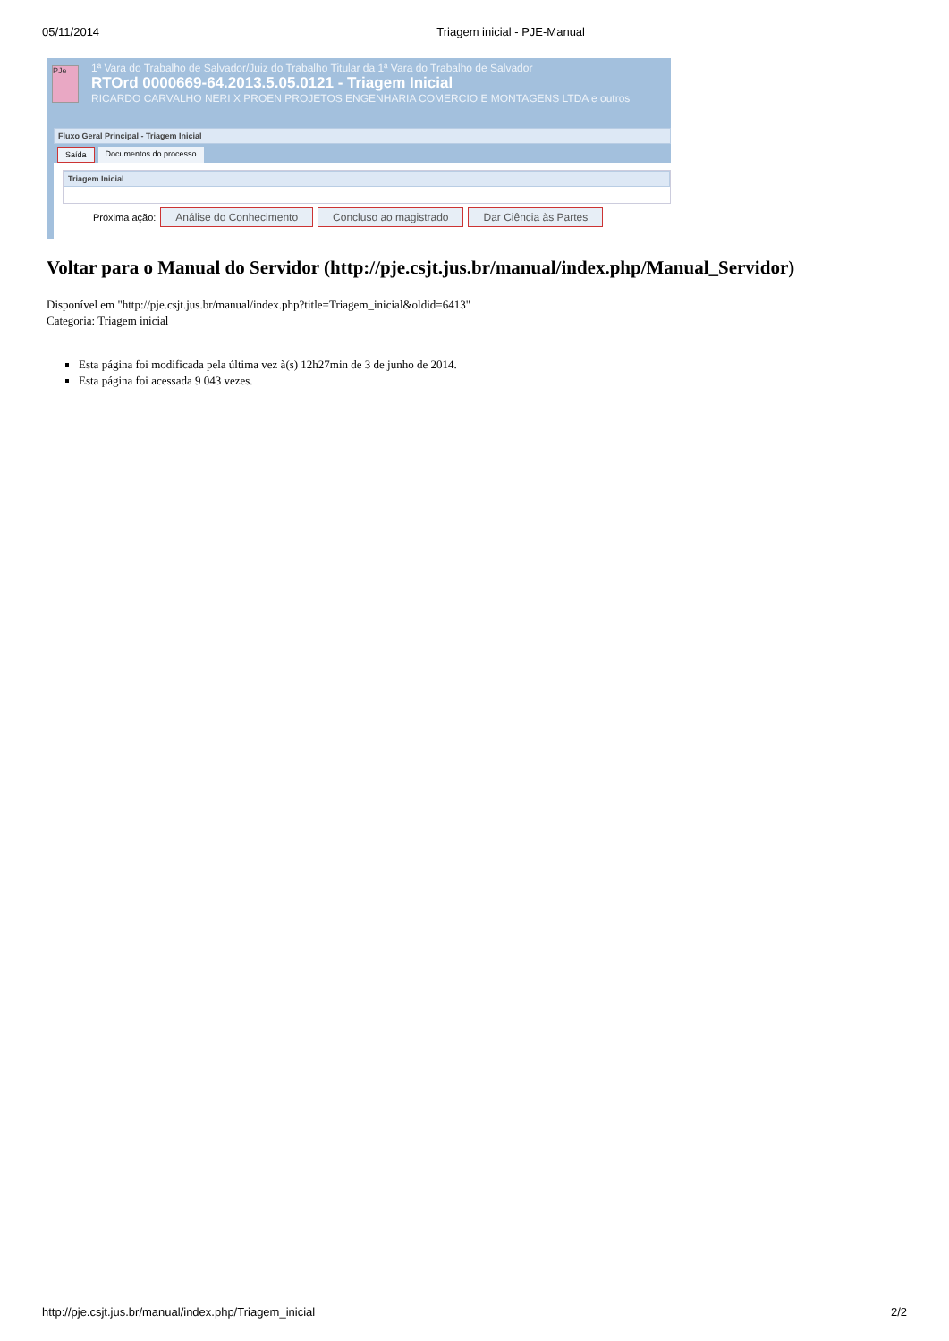05/11/2014 Triagem inicial - PJE-Manual
PJe
1ª Vara do Trabalho de Salvador/Juiz do Trabalho Titular da 1ª Vara do Trabalho de Salvador
RTOrd 0000669-64.2013.5.05.0121 - Triagem Inicial
RICARDO CARVALHO NERI X PROEN PROJETOS ENGENHARIA COMERCIO E MONTAGENS LTDA e outros
Fluxo Geral Principal - Triagem Inicial
Saída Documentos do processo
Triagem Inicial
Próxima ação: Análise do Conhecimento Concluso ao magistrado Dar Ciência às Partes
Voltar para o Manual do Servidor (http://pje.csjt.jus.br/manual/index.php/Manual_Servidor)
Disponível em "http://pje.csjt.jus.br/manual/index.php?title=Triagem_inicial&oldid=6413"
Categoria: Triagem inicial
Esta página foi modificada pela última vez à(s) 12h27min de 3 de junho de 2014.
Esta página foi acessada 9 043 vezes.
http://pje.csjt.jus.br/manual/index.php/Triagem_inicial 2/2